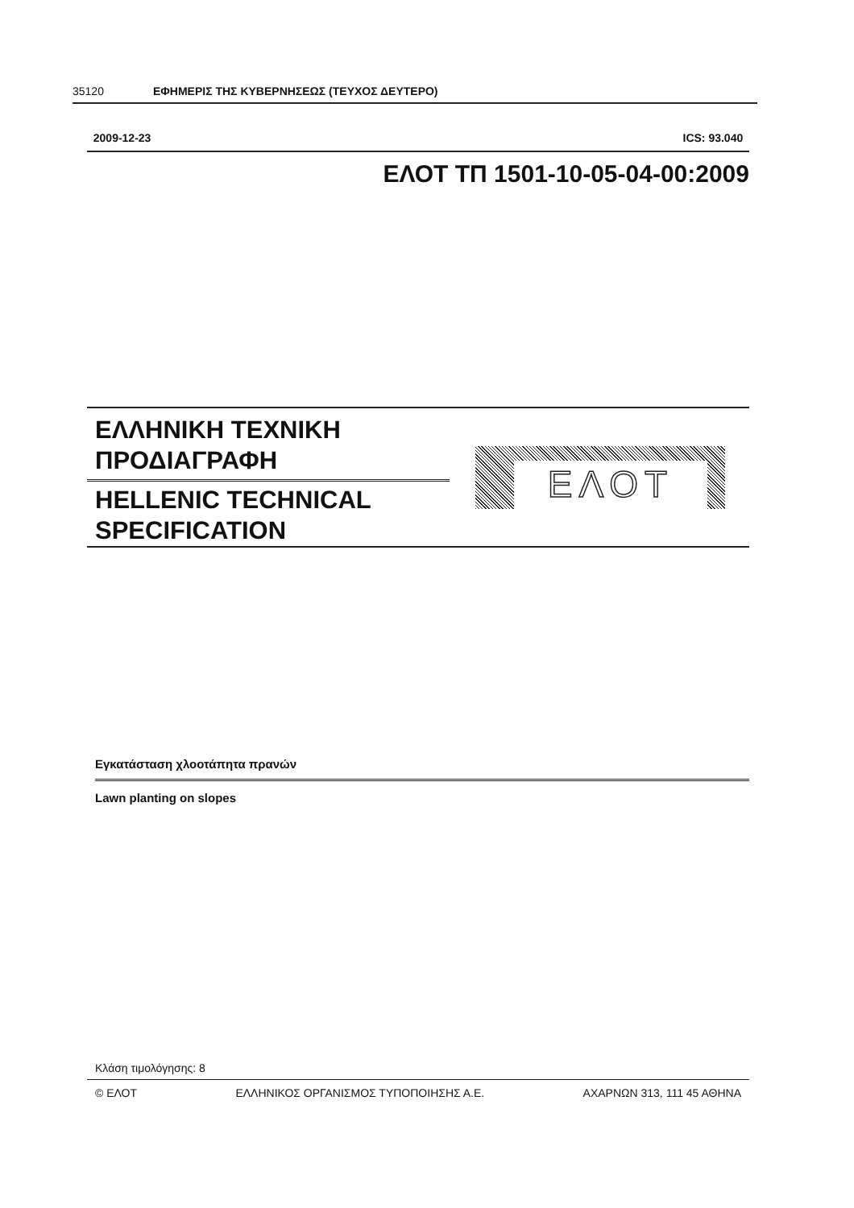35120 ΕΦΗΜΕΡΙΣ ΤΗΣ ΚΥΒΕΡΝΗΣΕΩΣ (ΤΕΥΧΟΣ ΔΕΥΤΕΡΟ)
2009-12-23 ICS: 93.040
ΕΛΟΤ ΤΠ 1501-10-05-04-00:2009
ΕΛΛΗΝΙΚΗ ΤΕΧΝΙΚΗ ΠΡΟΔΙΑΓΡΑΦΗ
HELLENIC TECHNICAL SPECIFICATION
ΕΛΟΤ
Εγκατάσταση χλοοτάπητα πρανών
Lawn planting on slopes
Κλάση τιμολόγησης: 8
© ΕΛΟΤ ΕΛΛΗΝΙΚΟΣ ΟΡΓΑΝΙΣΜΟΣ ΤΥΠΟΠΟΙΗΣΗΣ Α.Ε. ΑΧΑΡΝΩΝ 313, 111 45 ΑΘΗΝΑ